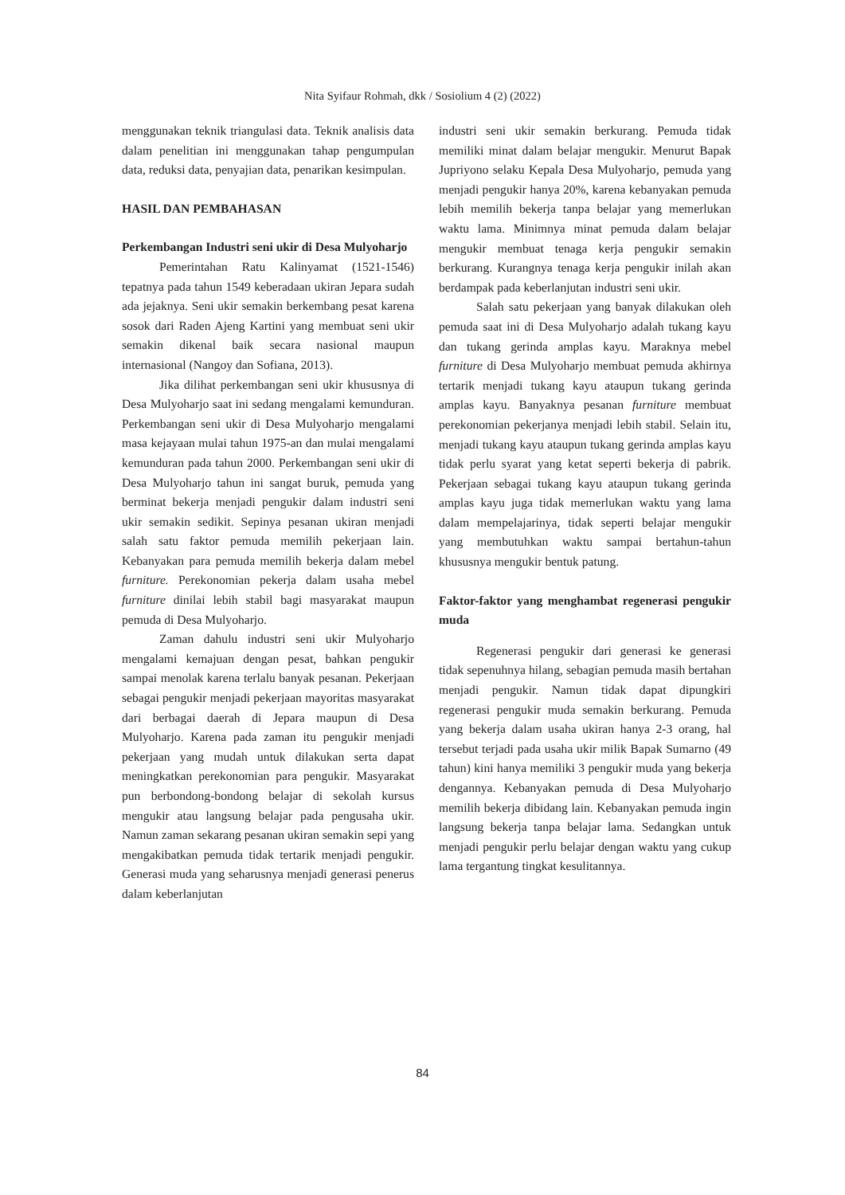Nita Syifaur Rohmah, dkk / Sosiolium 4 (2) (2022)
menggunakan teknik triangulasi data. Teknik analisis data dalam penelitian ini menggunakan tahap pengumpulan data, reduksi data, penyajian data, penarikan kesimpulan.
HASIL DAN PEMBAHASAN
Perkembangan Industri seni ukir di Desa Mulyoharjo
Pemerintahan Ratu Kalinyamat (1521-1546) tepatnya pada tahun 1549 keberadaan ukiran Jepara sudah ada jejaknya. Seni ukir semakin berkembang pesat karena sosok dari Raden Ajeng Kartini yang membuat seni ukir semakin dikenal baik secara nasional maupun internasional (Nangoy dan Sofiana, 2013).
Jika dilihat perkembangan seni ukir khususnya di Desa Mulyoharjo saat ini sedang mengalami kemunduran. Perkembangan seni ukir di Desa Mulyoharjo mengalami masa kejayaan mulai tahun 1975-an dan mulai mengalami kemunduran pada tahun 2000. Perkembangan seni ukir di Desa Mulyoharjo tahun ini sangat buruk, pemuda yang berminat bekerja menjadi pengukir dalam industri seni ukir semakin sedikit. Sepinya pesanan ukiran menjadi salah satu faktor pemuda memilih pekerjaan lain. Kebanyakan para pemuda memilih bekerja dalam mebel furniture. Perekonomian pekerja dalam usaha mebel furniture dinilai lebih stabil bagi masyarakat maupun pemuda di Desa Mulyoharjo.
Zaman dahulu industri seni ukir Mulyoharjo mengalami kemajuan dengan pesat, bahkan pengukir sampai menolak karena terlalu banyak pesanan. Pekerjaan sebagai pengukir menjadi pekerjaan mayoritas masyarakat dari berbagai daerah di Jepara maupun di Desa Mulyoharjo. Karena pada zaman itu pengukir menjadi pekerjaan yang mudah untuk dilakukan serta dapat meningkatkan perekonomian para pengukir. Masyarakat pun berbondong-bondong belajar di sekolah kursus mengukir atau langsung belajar pada pengusaha ukir. Namun zaman sekarang pesanan ukiran semakin sepi yang mengakibatkan pemuda tidak tertarik menjadi pengukir. Generasi muda yang seharusnya menjadi generasi penerus dalam keberlanjutan
industri seni ukir semakin berkurang. Pemuda tidak memiliki minat dalam belajar mengukir. Menurut Bapak Jupriyono selaku Kepala Desa Mulyoharjo, pemuda yang menjadi pengukir hanya 20%, karena kebanyakan pemuda lebih memilih bekerja tanpa belajar yang memerlukan waktu lama. Minimnya minat pemuda dalam belajar mengukir membuat tenaga kerja pengukir semakin berkurang. Kurangnya tenaga kerja pengukir inilah akan berdampak pada keberlanjutan industri seni ukir.
Salah satu pekerjaan yang banyak dilakukan oleh pemuda saat ini di Desa Mulyoharjo adalah tukang kayu dan tukang gerinda amplas kayu. Maraknya mebel furniture di Desa Mulyoharjo membuat pemuda akhirnya tertarik menjadi tukang kayu ataupun tukang gerinda amplas kayu. Banyaknya pesanan furniture membuat perekonomian pekerjanya menjadi lebih stabil. Selain itu, menjadi tukang kayu ataupun tukang gerinda amplas kayu tidak perlu syarat yang ketat seperti bekerja di pabrik. Pekerjaan sebagai tukang kayu ataupun tukang gerinda amplas kayu juga tidak memerlukan waktu yang lama dalam mempelajarinya, tidak seperti belajar mengukir yang membutuhkan waktu sampai bertahun-tahun khususnya mengukir bentuk patung.
Faktor-faktor yang menghambat regenerasi pengukir muda
Regenerasi pengukir dari generasi ke generasi tidak sepenuhnya hilang, sebagian pemuda masih bertahan menjadi pengukir. Namun tidak dapat dipungkiri regenerasi pengukir muda semakin berkurang. Pemuda yang bekerja dalam usaha ukiran hanya 2-3 orang, hal tersebut terjadi pada usaha ukir milik Bapak Sumarno (49 tahun) kini hanya memiliki 3 pengukir muda yang bekerja dengannya. Kebanyakan pemuda di Desa Mulyoharjo memilih bekerja dibidang lain. Kebanyakan pemuda ingin langsung bekerja tanpa belajar lama. Sedangkan untuk menjadi pengukir perlu belajar dengan waktu yang cukup lama tergantung tingkat kesulitannya.
84